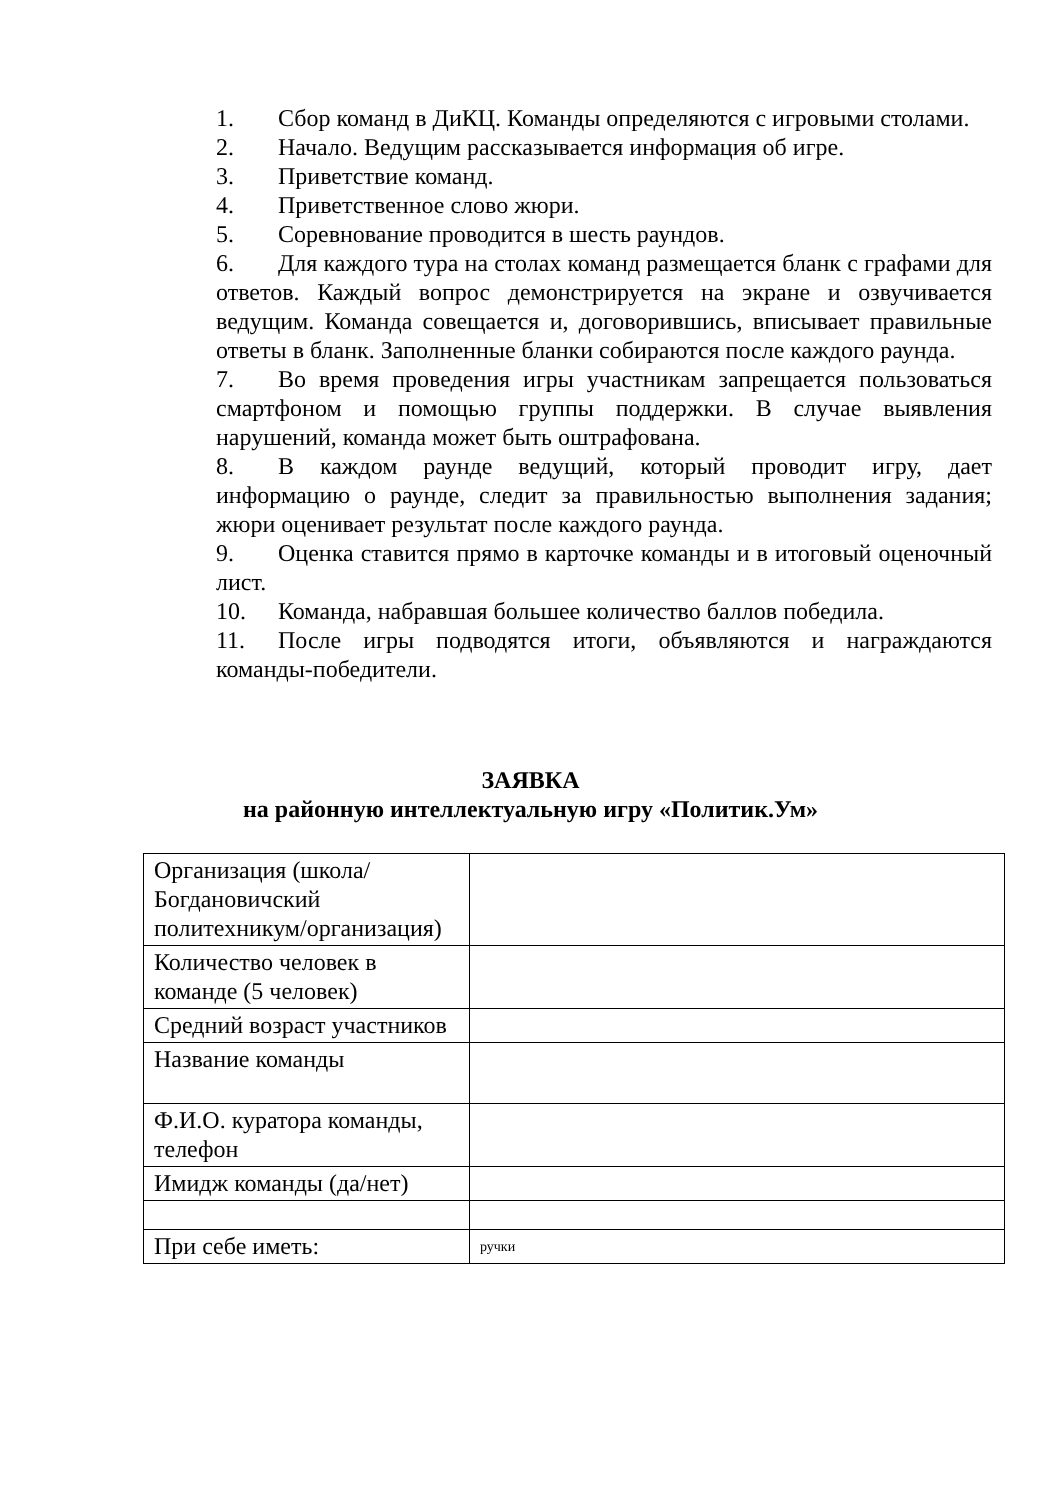1. Сбор команд в ДиКЦ. Команды определяются с игровыми столами.
2. Начало. Ведущим рассказывается информация об игре.
3. Приветствие команд.
4. Приветственное слово жюри.
5. Соревнование проводится в шесть раундов.
6. Для каждого тура на столах команд размещается бланк с графами для ответов. Каждый вопрос демонстрируется на экране и озвучивается ведущим. Команда совещается и, договорившись, вписывает правильные ответы в бланк. Заполненные бланки собираются после каждого раунда.
7. Во время проведения игры участникам запрещается пользоваться смартфоном и помощью группы поддержки. В случае выявления нарушений, команда может быть оштрафована.
8. В каждом раунде ведущий, который проводит игру, дает информацию о раунде, следит за правильностью выполнения задания; жюри оценивает результат после каждого раунда.
9. Оценка ставится прямо в карточке команды и в итоговый оценочный лист.
10. Команда, набравшая большее количество баллов победила.
11. После игры подводятся итоги, объявляются и награждаются команды-победители.
ЗАЯВКА
на районную интеллектуальную игру «Политик.Ум»
| Организация (школа/Богдановичский политехникум/организация) | |
| Количество человек в команде (5 человек) | |
| Средний возраст участников | |
| Название команды | |
| Ф.И.О. куратора команды, телефон | |
| Имидж команды (да/нет) | |
| При себе иметь: | ручки |